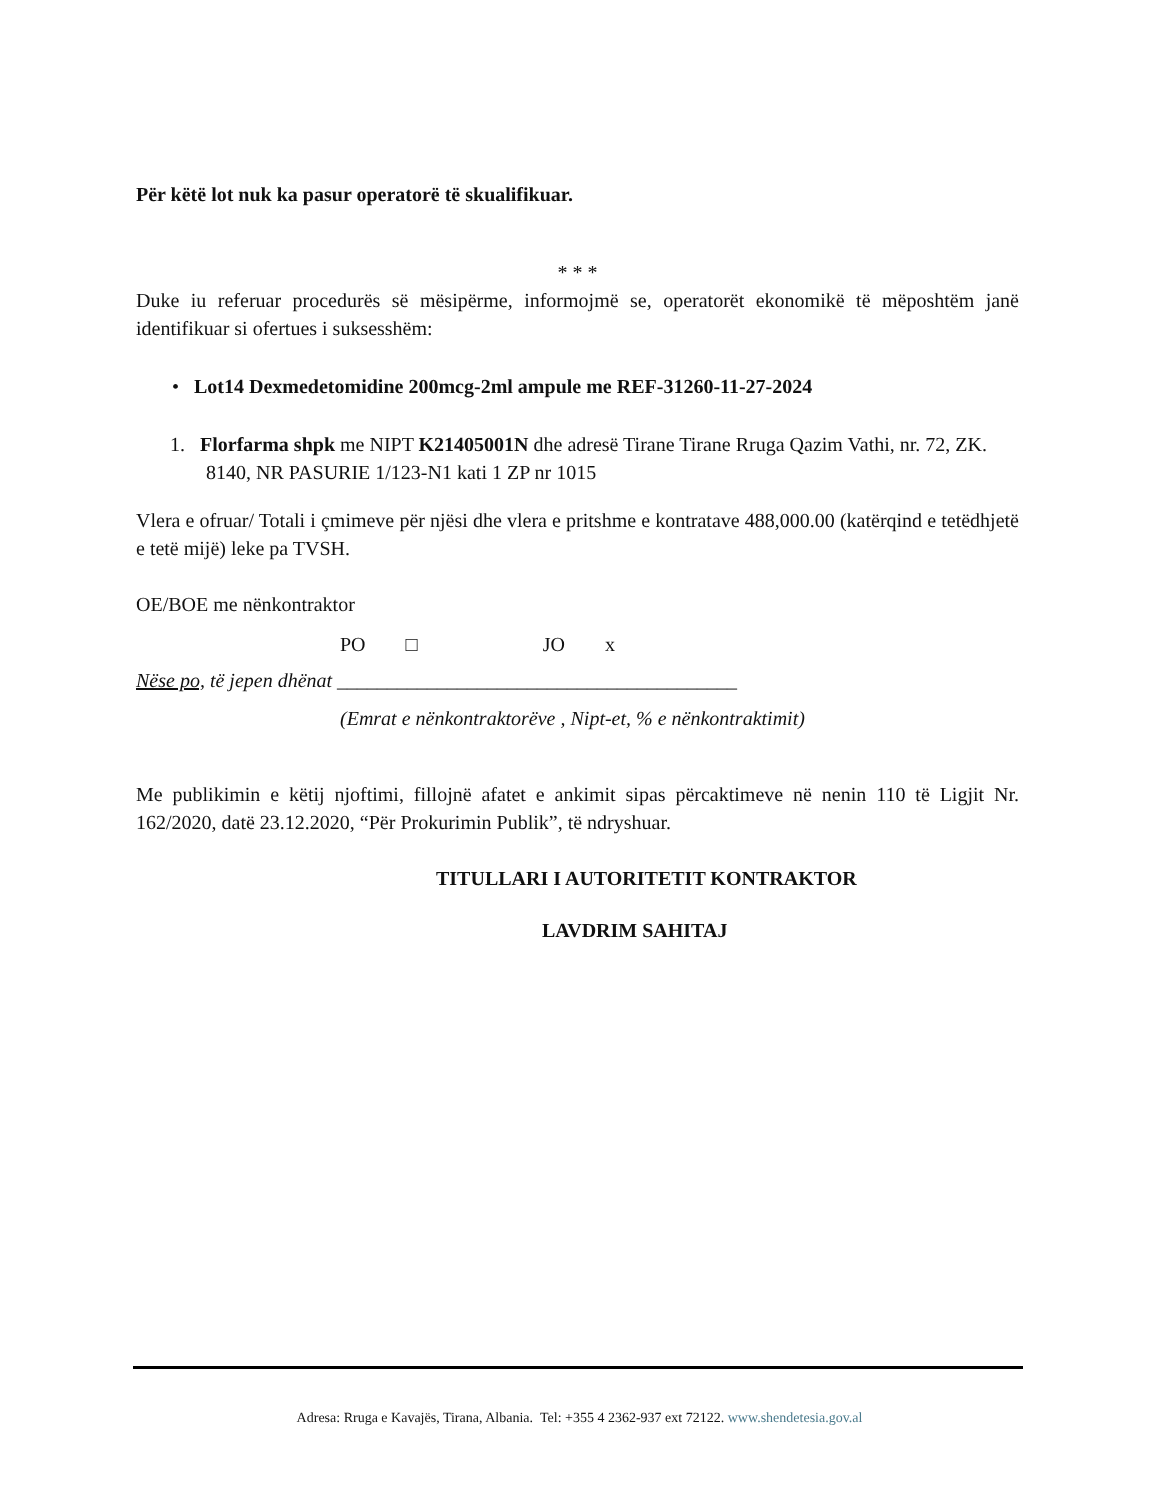Për këtë lot nuk ka pasur operatorë të skualifikuar.
* * *
Duke iu referuar procedurës së mësipërme, informojmë se, operatorët ekonomikë të mëposhtëm janë identifikuar si ofertues i suksesshëm:
• Lot14 Dexmedetomidine 200mcg-2ml ampule me REF-31260-11-27-2024
1. Florfarma shpk me NIPT K21405001N dhe adresë Tirane Tirane Rruga Qazim Vathi, nr. 72, ZK. 8140, NR PASURIE 1/123-N1 kati 1 ZP nr 1015
Vlera e ofruar/ Totali i çmimeve për njësi dhe vlera e pritshme e kontratave 488,000.00 (katërqind e tetëdhjetë e tetë mijë) leke pa TVSH.
OE/BOE me nënkontraktor
PO □ JO x
Nëse po, të jepen dhënat ________________________________________
(Emrat e nënkontraktorëve , Nipt-et, % e nënkontraktimit)
Me publikimin e këtij njoftimi, fillojnë afatet e ankimit sipas përcaktimeve në nenin 110 të Ligjit Nr. 162/2020, datë 23.12.2020, “Për Prokurimin Publik”, të ndryshuar.
TITULLARI I AUTORITETIT KONTRAKTOR
LAVDRIM SAHITAJ
Adresa: Rruga e Kavajës, Tirana, Albania. Tel: +355 4 2362-937 ext 72122. www.shendetesia.gov.al